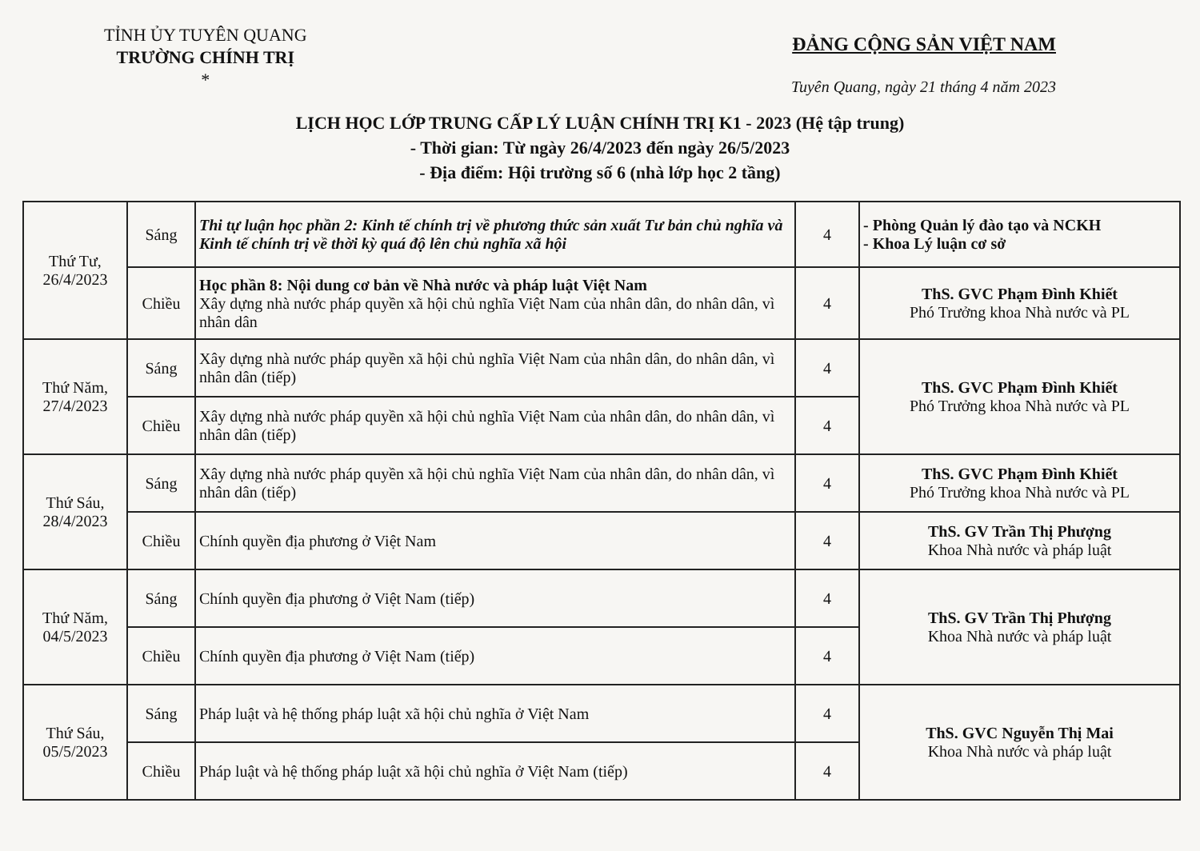TỈNH ỦY TUYÊN QUANG
TRƯỜNG CHÍNH TRỊ
*
ĐẢNG CỘNG SẢN VIỆT NAM
Tuyên Quang, ngày 21 tháng 4 năm 2023
LỊCH HỌC LỚP TRUNG CẤP LÝ LUẬN CHÍNH TRỊ K1 - 2023 (Hệ tập trung)
- Thời gian: Từ ngày 26/4/2023 đến ngày 26/5/2023
- Địa điểm: Hội trường số 6 (nhà lớp học 2 tầng)
| Thứ Tư, 26/4/2023 | Sáng | Thi tự luận học phần 2: Kinh tế chính trị về phương thức sản xuất Tư bản chủ nghĩa và Kinh tế chính trị về thời kỳ quá độ lên chủ nghĩa xã hội | 4 | - Phòng Quản lý đào tạo và NCKH - Khoa Lý luận cơ sở |
| | Chiều | Học phần 8: Nội dung cơ bản về Nhà nước và pháp luật Việt Nam Xây dựng nhà nước pháp quyền xã hội chủ nghĩa Việt Nam của nhân dân, do nhân dân, vì nhân dân | 4 | ThS. GVC Phạm Đình Khiết Phó Trưởng khoa Nhà nước và PL |
| Thứ Năm, 27/4/2023 | Sáng | Xây dựng nhà nước pháp quyền xã hội chủ nghĩa Việt Nam của nhân dân, do nhân dân, vì nhân dân (tiếp) | 4 | ThS. GVC Phạm Đình Khiết Phó Trưởng khoa Nhà nước và PL |
| | Chiều | Xây dựng nhà nước pháp quyền xã hội chủ nghĩa Việt Nam của nhân dân, do nhân dân, vì nhân dân (tiếp) | 4 | |
| Thứ Sáu, 28/4/2023 | Sáng | Xây dựng nhà nước pháp quyền xã hội chủ nghĩa Việt Nam của nhân dân, do nhân dân, vì nhân dân (tiếp) | 4 | ThS. GVC Phạm Đình Khiết Phó Trưởng khoa Nhà nước và PL |
| | Chiều | Chính quyền địa phương ở Việt Nam | 4 | ThS. GV Trần Thị Phượng Khoa Nhà nước và pháp luật |
| Thứ Năm, 04/5/2023 | Sáng | Chính quyền địa phương ở Việt Nam (tiếp) | 4 | ThS. GV Trần Thị Phượng Khoa Nhà nước và pháp luật |
| | Chiều | Chính quyền địa phương ở Việt Nam (tiếp) | 4 | |
| Thứ Sáu, 05/5/2023 | Sáng | Pháp luật và hệ thống pháp luật xã hội chủ nghĩa ở Việt Nam | 4 | ThS. GVC Nguyễn Thị Mai Khoa Nhà nước và pháp luật |
| | Chiều | Pháp luật và hệ thống pháp luật xã hội chủ nghĩa ở Việt Nam (tiếp) | 4 | |